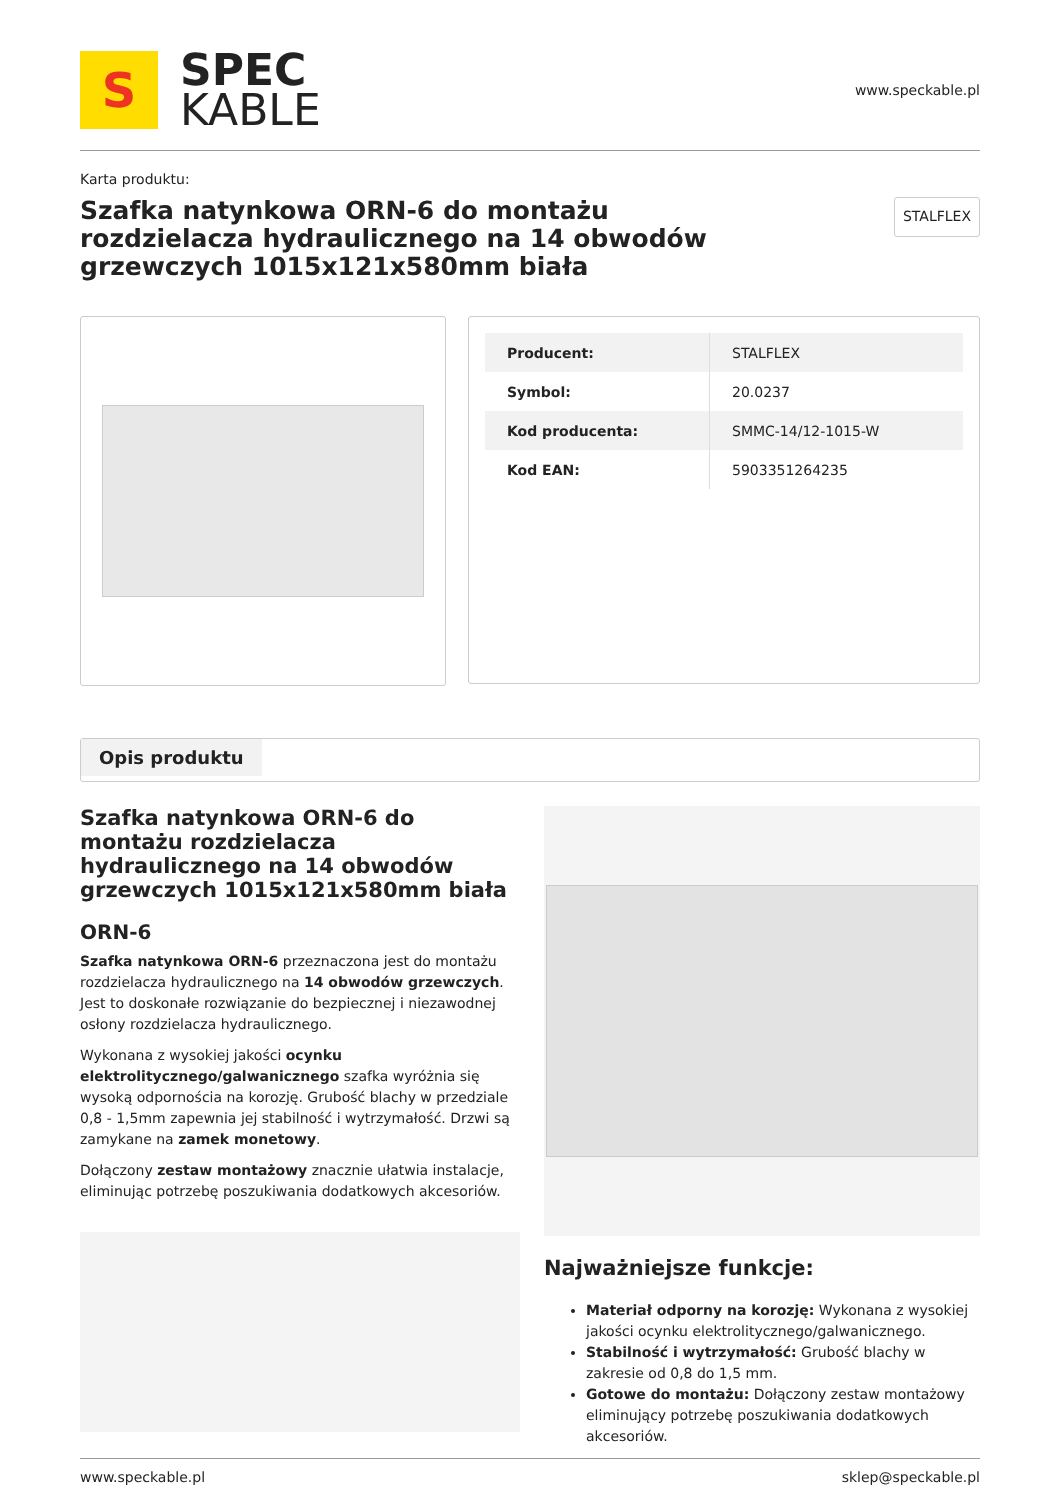S
SPEC
KABLE
www.speckable.pl
Karta produktu:
Szafka natynkowa ORN-6 do montażu rozdzielacza hydraulicznego na 14 obwodów grzewczych 1015x121x580mm biała
STALFLEX
| Producent: | STALFLEX |
| Symbol: | 20.0237 |
| Kod producenta: | SMMC-14/12-1015-W |
| Kod EAN: | 5903351264235 |
Opis produktu
Szafka natynkowa ORN-6 do montażu rozdzielacza hydraulicznego na 14 obwodów grzewczych 1015x121x580mm biała
ORN-6
Szafka natynkowa ORN-6 przeznaczona jest do montażu rozdzielacza hydraulicznego na 14 obwodów grzewczych. Jest to doskonałe rozwiązanie do bezpiecznej i niezawodnej osłony rozdzielacza hydraulicznego.
Wykonana z wysokiej jakości ocynku elektrolitycznego/galwanicznego szafka wyróżnia się wysoką odpornościa na korozję. Grubość blachy w przedziale 0,8 - 1,5mm zapewnia jej stabilność i wytrzymałość. Drzwi są zamykane na zamek monetowy.
Dołączony zestaw montażowy znacznie ułatwia instalacje, eliminując potrzebę poszukiwania dodatkowych akcesoriów.
Najważniejsze funkcje:
Materiał odporny na korozję: Wykonana z wysokiej jakości ocynku elektrolitycznego/galwanicznego.
Stabilność i wytrzymałość: Grubość blachy w zakresie od 0,8 do 1,5 mm.
Gotowe do montażu: Dołączony zestaw montażowy eliminujący potrzebę poszukiwania dodatkowych akcesoriów.
www.speckable.pl sklep@speckable.pl